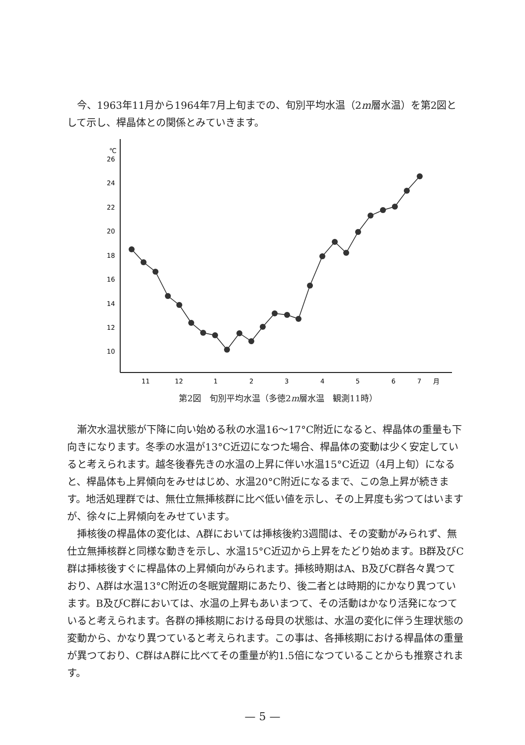今、1963年11月から1964年7月上旬までの、旬別平均水温（2m層水温）を第2図として示し、桿晶体との関係とみていきます。
℃
26
24
22
20
18
16
14
12
10
11
12
1
2
3
4
5
6
7
月
第2図　旬別平均水温（多徳2m層水温　観測11時）
漸次水温状態が下降に向い始める秋の水温16〜17°C附近になると、桿晶体の重量も下向きになります。冬季の水温が13°C近辺になつた場合、桿晶体の変動は少く安定していると考えられます。越冬後春先きの水温の上昇に伴い水温15°C近辺（4月上旬）になると、桿晶体も上昇傾向をみせはじめ、水温20°C附近になるまで、この急上昇が続きます。地活処理群では、無仕立無挿核群に比べ低い値を示し、その上昇度も劣つてはいますが、徐々に上昇傾向をみせています。
挿核後の桿晶体の変化は、A群においては挿核後約3週間は、その変動がみられず、無仕立無挿核群と同様な動きを示し、水温15°C近辺から上昇をたどり始めます。B群及びC群は挿核後すぐに桿晶体の上昇傾向がみられます。挿核時期はA、B及びC群各々異つており、A群は水温13°C附近の冬眠覚醒期にあたり、後二者とは時期的にかなり異つています。B及びC群においては、水温の上昇もあいまつて、その活動はかなり活発になつていると考えられます。各群の挿核期における母貝の状態は、水温の変化に伴う生理状態の変動から、かなり異つていると考えられます。この事は、各挿核期における桿晶体の重量が異つており、C群はA群に比べてその重量が約1.5倍になつていることからも推察されます。
— 5 —